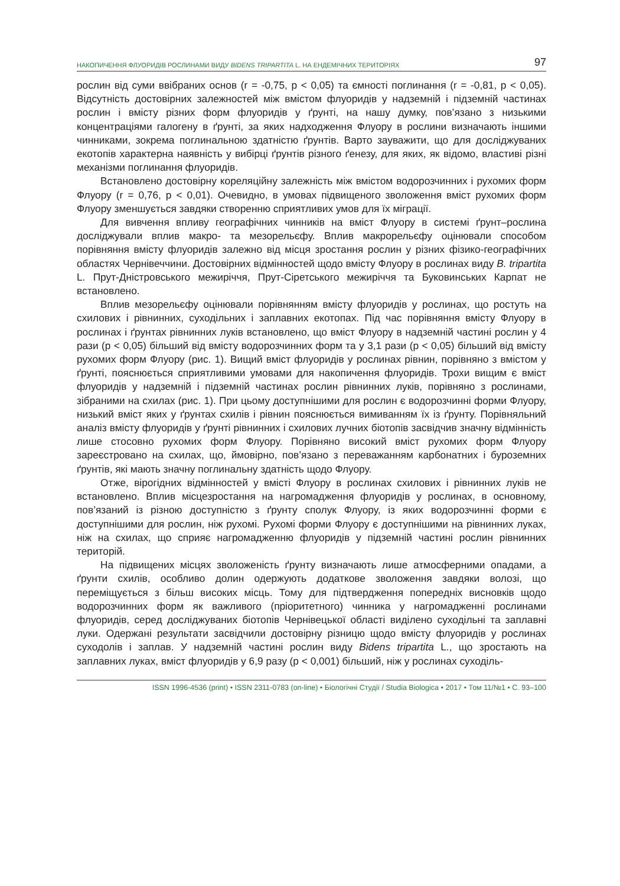НАКОПИЧЕННЯ ФЛУОРИДІВ РОСЛИНАМИ ВИДУ BIDENS TRIPARTITA L. НА ЕНДЕМІЧНИХ ТЕРИТОРІЯХ 97
рослин від суми ввібраних основ (r = -0,75, p < 0,05) та ємності поглинання (r = -0,81, p < 0,05). Відсутність достовірних залежностей між вмістом флуоридів у надземній і підземній частинах рослин і вмісту різних форм флуоридів у ґрунті, на нашу думку, пов’язано з низькими концентраціями галогену в ґрунті, за яких надходження Флуору в рослини визначають іншими чинниками, зокрема поглинальною здатністю ґрунтів. Варто зауважити, що для досліджуваних екотопів характерна наявність у вибірці ґрунтів різного ґенезу, для яких, як відомо, властиві різні механізми поглинання флуоридів.
Встановлено достовірну кореляційну залежність між вмістом водорозчинних і рухомих форм Флуору (r = 0,76, p < 0,01). Очевидно, в умовах підвищеного зволоження вміст рухомих форм Флуору зменшується завдяки створенню сприятливих умов для їх міграції.
Для вивчення впливу географічних чинників на вміст Флуору в системі ґрунт–рослина досліджували вплив макро- та мезорельєфу. Вплив макрорельєфу оцінювали способом порівняння вмісту флуоридів залежно від місця зростання рослин у різних фізико-географічних областях Чернівеччини. Достовірних відмінностей щодо вмісту Флуору в рослинах виду B. tripartita L. Прут-Дністровського межиріччя, Прут-Сіретського межиріччя та Буковинських Карпат не встановлено.
Вплив мезорельєфу оцінювали порівнянням вмісту флуоридів у рослинах, що ростуть на схилових і рівнинних, суходільних і заплавних екотопах. Під час порівняння вмісту Флуору в рослинах і ґрунтах рівнинних луків встановлено, що вміст Флуору в надземній частині рослин у 4 рази (p < 0,05) більший від вмісту водорозчинних форм та у 3,1 рази (p < 0,05) більший від вмісту рухомих форм Флуору (рис. 1). Вищий вміст флуоридів у рослинах рівнин, порівняно з вмістом у ґрунті, пояснюється сприятливими умовами для накопичення флуоридів. Трохи вищим є вміст флуоридів у надземній і підземній частинах рослин рівнинних луків, порівняно з рослинами, зібраними на схилах (рис. 1). При цьому доступнішими для рослин є водорозчинні форми Флуору, низький вміст яких у ґрунтах схилів і рівнин пояснюється вимиванням їх із ґрунту. Порівняльний аналіз вмісту флуоридів у ґрунті рівнинних і схилових лучних біотопів засвідчив значну відмінність лише стосовно рухомих форм Флуору. Порівняно високий вміст рухомих форм Флуору зареєстровано на схилах, що, ймовірно, пов’язано з переважанням карбонатних і буроземних ґрунтів, які мають значну поглинальну здатність щодо Флуору.
Отже, вірогідних відмінностей у вмісті Флуору в рослинах схилових і рівнинних луків не встановлено. Вплив місцезростання на нагромадження флуоридів у рослинах, в основному, пов’язаний із різною доступністю з ґрунту сполук Флуору, із яких водорозчинні форми є доступнішими для рослин, ніж рухомі. Рухомі форми Флуору є доступнішими на рівнинних луках, ніж на схилах, що сприяє нагромадженню флуоридів у підземній частині рослин рівнинних територій.
На підвищених місцях зволоженість ґрунту визначають лише атмосферними опадами, а ґрунти схилів, особливо долин одержують додаткове зволоження завдяки волозі, що переміщується з більш високих місць. Тому для підтвердження попередніх висновків щодо водорозчинних форм як важливого (пріоритетного) чинника у нагромадженні рослинами флуоридів, серед досліджуваних біотопів Чернівецької області виділено суходільні та заплавні луки. Одержані результати засвідчили достовірну різницю щодо вмісту флуоридів у рослинах суходолів і заплав. У надземній частині рослин виду Bidens tripartita L., що зростають на заплавних луках, вміст флуоридів у 6,9 разу (p < 0,001) більший, ніж у рослинах суходіль-
ISSN 1996-4536 (print) • ISSN 2311-0783 (on-line) • Біологічні Студії / Studia Biologica • 2017 • Том 11/№1 • С. 93–100